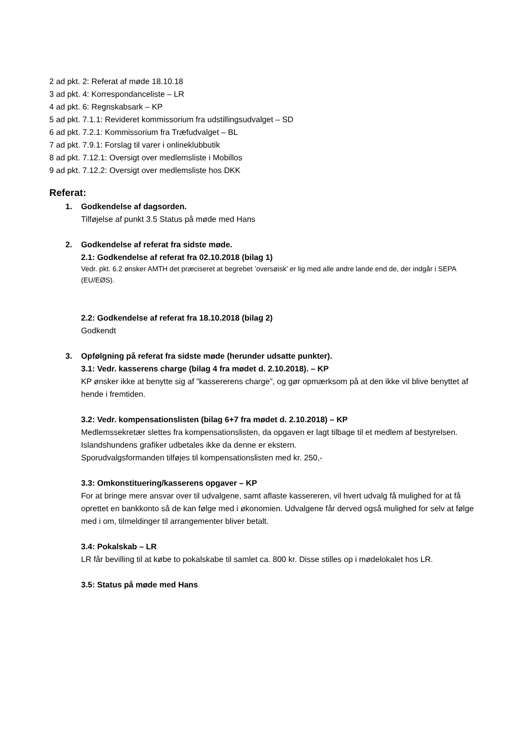2 ad pkt. 2: Referat af møde 18.10.18
3 ad pkt. 4: Korrespondanceliste – LR
4 ad pkt. 6: Regnskabsark – KP
5 ad pkt. 7.1.1: Revideret kommissorium fra udstillingsudvalget – SD
6 ad pkt. 7.2.1: Kommissorium fra Træfudvalget – BL
7 ad pkt. 7.9.1: Forslag til varer i onlineklubbutik
8 ad pkt. 7.12.1: Oversigt over medlemsliste i Mobillos
9 ad pkt. 7.12.2: Oversigt over medlemsliste hos DKK
Referat:
1.
Godkendelse af dagsorden.
Tilføjelse af punkt 3.5 Status på møde med Hans
2.
Godkendelse af referat fra sidste møde.
2.1: Godkendelse af referat fra 02.10.2018 (bilag 1)
Vedr. pkt. 6.2 ønsker AMTH det præciseret at begrebet ’oversøisk’ er lig med alle andre lande end de, der indgår i SEPA (EU/EØS).
2.2: Godkendelse af referat fra 18.10.2018 (bilag 2)
Godkendt
3.
Opfølgning på referat fra sidste møde (herunder udsatte punkter).
3.1: Vedr. kasserens charge (bilag 4 fra mødet d. 2.10.2018). – KP
KP ønsker ikke at benytte sig af ”kassererens charge”, og gør opmærksom på at den ikke vil blive benyttet af hende i fremtiden.
3.2: Vedr. kompensationslisten (bilag 6+7 fra mødet d. 2.10.2018) – KP
Medlemssekretær slettes fra kompensationslisten, da opgaven er lagt tilbage til et medlem af bestyrelsen.
Islandshundens grafiker udbetales ikke da denne er ekstern.
Sporudvalgsformanden tilføjes til kompensationslisten med kr. 250,-
3.3: Omkonstituering/kasserens opgaver – KP
For at bringe mere ansvar over til udvalgene, samt aflaste kassereren, vil hvert udvalg få mulighed for at få oprettet en bankkonto så de kan følge med i økonomien. Udvalgene får derved også mulighed for selv at følge med i om, tilmeldinger til arrangementer bliver betalt.
3.4: Pokalskab – LR
LR får bevilling til at købe to pokalskabe til samlet ca. 800 kr. Disse stilles op i mødelokalet hos LR.
3.5: Status på møde med Hans